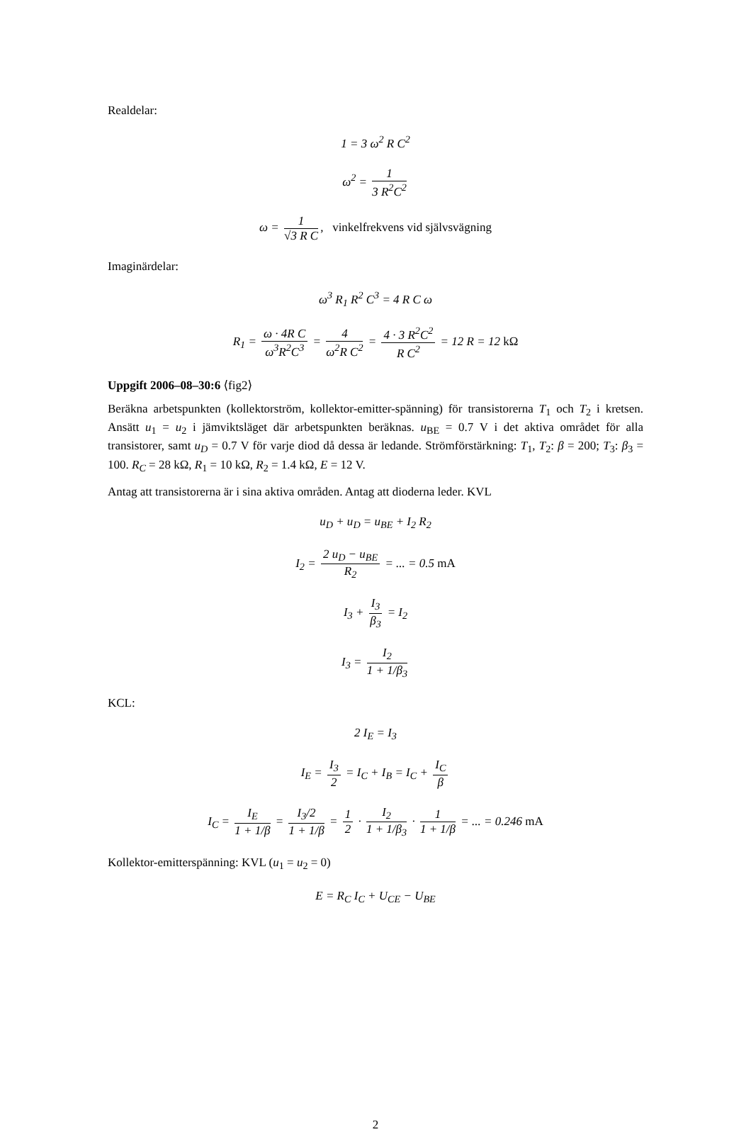Realdelar:
1 = 3 ω<sup>2</sup> R C<sup>2</sup>
ω<sup>2</sup> = 1 3 R<sup>2</sup>C<sup>2</sup>
ω = 1 √3 R C, vinkelfrekvens vid självsvägning
Imaginärdelar:
ω<sup>3</sup> R<sub>1</sub> R<sup>2</sup> C<sup>3</sup> = 4 R C ω
R<sub>1</sub> = ω · 4R C ω<sup>3</sup>R<sup>2</sup>C<sup>3</sup> = 4 ω<sup>2</sup>R C<sup>2</sup> = 4 · 3 R<sup>2</sup>C<sup>2</sup> R C<sup>2</sup> = 12 R = 12 kΩ
Uppgift 2006–08–30:6 ⟨fig2⟩
Beräkna arbetspunkten (kollektorström, kollektor-emitter-spänning) för transistorerna T<sub>1</sub> och T<sub>2</sub> i kretsen. Ansätt u<sub>1</sub> = u<sub>2</sub> i jämviktsläget där arbetspunkten beräknas. u<sub>BE</sub> = 0.7 V i det aktiva området för alla transistorer, samt u<sub>D</sub> = 0.7 V för varje diod då dessa är ledande. Strömförstärkning: T<sub>1</sub>, T<sub>2</sub>: β = 200; T<sub>3</sub>: β<sub>3</sub> = 100. R<sub>C</sub> = 28 kΩ, R<sub>1</sub> = 10 kΩ, R<sub>2</sub> = 1.4 kΩ, E = 12 V.
Antag att transistorerna är i sina aktiva områden. Antag att dioderna leder. KVL
u<sub>D</sub> + u<sub>D</sub> = u<sub>BE</sub> + I<sub>2</sub> R<sub>2</sub>
I<sub>2</sub> = 2 u<sub>D</sub> − u<sub>BE</sub> R<sub>2</sub> = ... = 0.5 mA
I<sub>3</sub> + I<sub>3</sub> β<sub>3</sub> = I<sub>2</sub>
I<sub>3</sub> = I<sub>2</sub> 1 + 1/β<sub>3</sub>
KCL:
2 I<sub>E</sub> = I<sub>3</sub>
I<sub>E</sub> = I<sub>3</sub> 2 = I<sub>C</sub> + I<sub>B</sub> = I<sub>C</sub> + I<sub>C</sub> β
I<sub>C</sub> = I<sub>E</sub> 1 + 1/β = I<sub>3</sub>/2 1 + 1/β = 1 2 · I<sub>2</sub> 1 + 1/β<sub>3</sub> · 1 1 + 1/β = ... = 0.246 mA
Kollektor-emitterspänning: KVL (u<sub>1</sub> = u<sub>2</sub> = 0)
E = R<sub>C</sub> I<sub>C</sub> + U<sub>CE</sub> − U<sub>BE</sub>
2